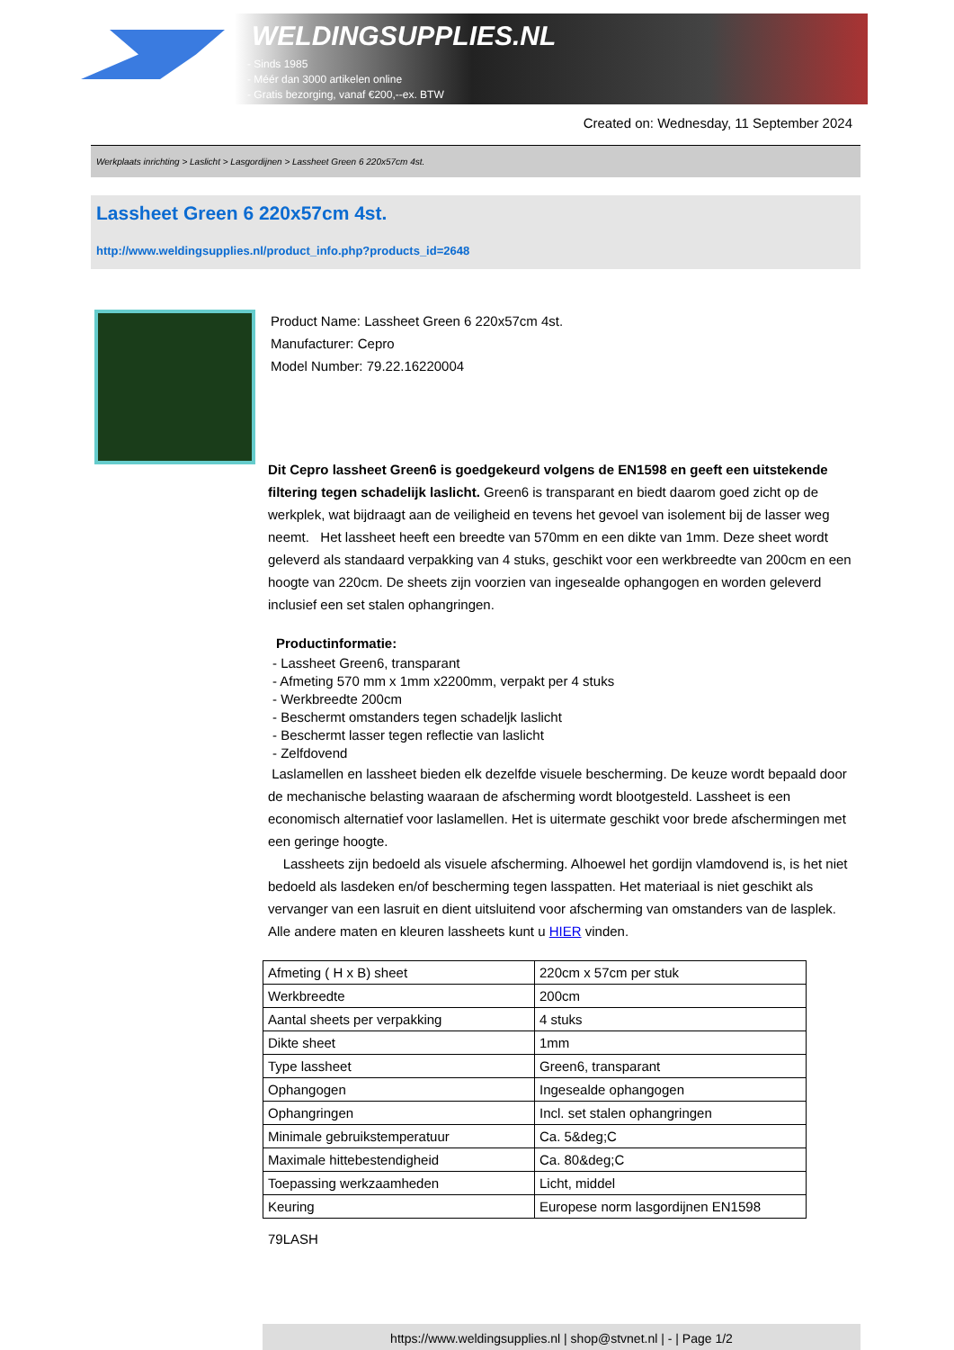WELDINGSUPPLIES.NL
- Sinds 1985
- Méér dan 3000 artikelen online
- Gratis bezorging, vanaf €200,--ex. BTW
Created on: Wednesday, 11 September 2024
Werkplaats inrichting > Laslicht > Lasgordijnen > Lassheet Green 6 220x57cm 4st.
Lassheet Green 6 220x57cm 4st.
http://www.weldingsupplies.nl/product_info.php?products_id=2648
Product Name: Lassheet Green 6 220x57cm 4st.
Manufacturer: Cepro
Model Number: 79.22.16220004
Dit Cepro lassheet Green6 is goedgekeurd volgens de EN1598 en geeft een uitstekende filtering tegen schadelijk laslicht. Green6 is transparant en biedt daarom goed zicht op de werkplek, wat bijdraagt aan de veiligheid en tevens het gevoel van isolement bij de lasser weg neemt. Het lassheet heeft een breedte van 570mm en een dikte van 1mm. Deze sheet wordt geleverd als standaard verpakking van 4 stuks, geschikt voor een werkbreedte van 200cm en een hoogte van 220cm. De sheets zijn voorzien van ingesealde ophangogen en worden geleverd inclusief een set stalen ophangringen.
Productinformatie:
- Lassheet Green6, transparant
- Afmeting 570 mm x 1mm x2200mm, verpakt per 4 stuks
- Werkbreedte 200cm
- Beschermt omstanders tegen schadeljk laslicht
- Beschermt lasser tegen reflectie van laslicht
- Zelfdovend
Laslamellen en lassheet bieden elk dezelfde visuele bescherming. De keuze wordt bepaald door de mechanische belasting waaraan de afscherming wordt blootgesteld. Lassheet is een economisch alternatief voor laslamellen. Het is uitermate geschikt voor brede afschermingen met een geringe hoogte.
Lassheets zijn bedoeld als visuele afscherming. Alhoewel het gordijn vlamdovend is, is het niet bedoeld als lasdeken en/of bescherming tegen lasspatten. Het materiaal is niet geschikt als vervanger van een lasruit en dient uitsluitend voor afscherming van omstanders van de lasplek. Alle andere maten en kleuren lassheets kunt u HIER vinden.
| Afmeting ( H x B) sheet | 220cm x 57cm per stuk |
| Werkbreedte | 200cm |
| Aantal sheets per verpakking | 4 stuks |
| Dikte sheet | 1mm |
| Type lassheet | Green6, transparant |
| Ophangogen | Ingesealde ophangogen |
| Ophangringen | Incl. set stalen ophangringen |
| Minimale gebruikstemperatuur | Ca. 5&deg;C |
| Maximale hittebestendigheid | Ca. 80&deg;C |
| Toepassing werkzaamheden | Licht, middel |
| Keuring | Europese norm lasgordijnen EN1598 |
79LASH
https://www.weldingsupplies.nl | shop@stvnet.nl | - | Page 1/2